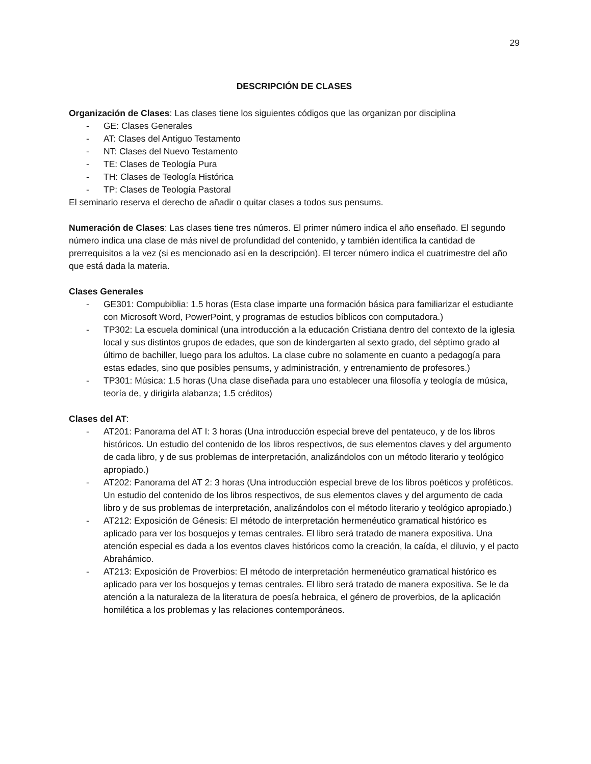29
DESCRIPCIÓN DE CLASES
Organización de Clases: Las clases tiene los siguientes códigos que las organizan por disciplina
- GE: Clases Generales
- AT: Clases del Antiguo Testamento
- NT: Clases del Nuevo Testamento
- TE: Clases de Teología Pura
- TH: Clases de Teología Histórica
- TP: Clases de Teología Pastoral
El seminario reserva el derecho de añadir o quitar clases a todos sus pensums.
Numeración de Clases: Las clases tiene tres números. El primer número indica el año enseñado. El segundo número indica una clase de más nivel de profundidad del contenido, y también identifica la cantidad de prerrequisitos a la vez (si es mencionado así en la descripción). El tercer número indica el cuatrimestre del año que está dada la materia.
Clases Generales
- GE301: Compubiblia: 1.5 horas (Esta clase imparte una formación básica para familiarizar el estudiante con Microsoft Word, PowerPoint, y programas de estudios bíblicos con computadora.)
- TP302: La escuela dominical (una introducción a la educación Cristiana dentro del contexto de la iglesia local y sus distintos grupos de edades, que son de kindergarten al sexto grado, del séptimo grado al último de bachiller, luego para los adultos. La clase cubre no solamente en cuanto a pedagogía para estas edades, sino que posibles pensums, y administración, y entrenamiento de profesores.)
- TP301: Música: 1.5 horas (Una clase diseñada para uno establecer una filosofía y teología de música, teoría de, y dirigirla alabanza; 1.5 créditos)
Clases del AT:
- AT201: Panorama del AT I: 3 horas (Una introducción especial breve del pentateuco, y de los libros históricos. Un estudio del contenido de los libros respectivos, de sus elementos claves y del argumento de cada libro, y de sus problemas de interpretación, analizándolos con un método literario y teológico apropiado.)
- AT202: Panorama del AT 2: 3 horas (Una introducción especial breve de los libros poéticos y proféticos. Un estudio del contenido de los libros respectivos, de sus elementos claves y del argumento de cada libro y de sus problemas de interpretación, analizándolos con el método literario y teológico apropiado.)
- AT212: Exposición de Génesis: El método de interpretación hermenéutico gramatical histórico es aplicado para ver los bosquejos y temas centrales. El libro será tratado de manera expositiva. Una atención especial es dada a los eventos claves históricos como la creación, la caída, el diluvio, y el pacto Abrahámico.
- AT213: Exposición de Proverbios: El método de interpretación hermenéutico gramatical histórico es aplicado para ver los bosquejos y temas centrales. El libro será tratado de manera expositiva. Se le da atención a la naturaleza de la literatura de poesía hebraica, el género de proverbios, de la aplicación homilética a los problemas y las relaciones contemporáneos.